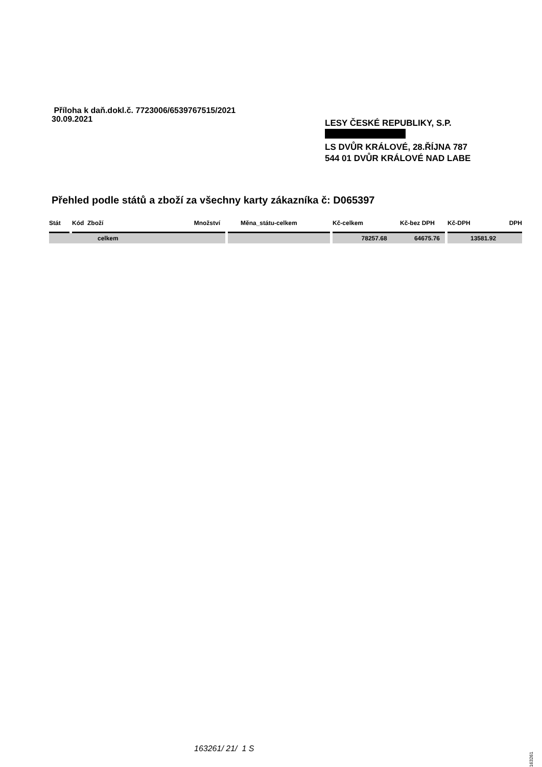Příloha k daň.dokl.č. 7723006/6539767515/2021
30.09.2021
LESY ČESKÉ REPUBLIKY, S.P.
LS DVŮR KRÁLOVÉ, 28.ŘÍJNA 787
544 01 DVŮR KRÁLOVÉ NAD LABE
Přehled podle států a zboží za všechny karty zákazníka č: D065397
| Stát | Kód Zboží Množství | Měna_státu-celkem | Kč-celkem Kč-bez DPH | Kč-DPH DPH |
| --- | --- | --- | --- | --- |
| celkem | | | 78257.68 64675.76 | 13581.92 |
163261/ 21/ 1 S
163261